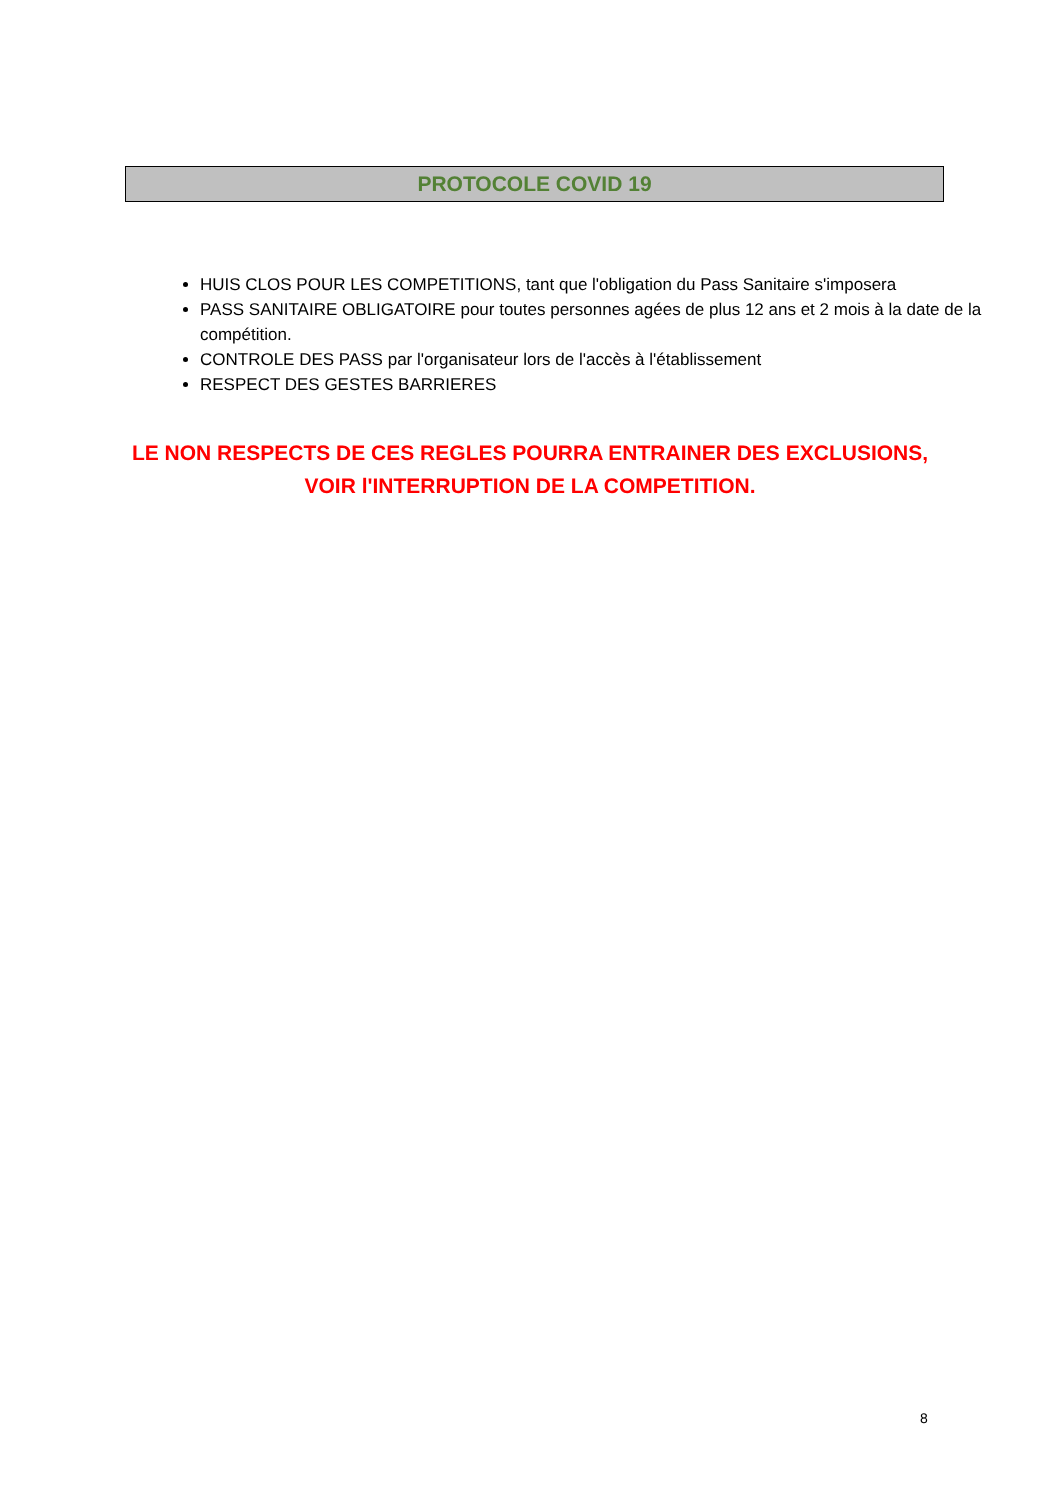PROTOCOLE COVID 19
HUIS CLOS POUR LES COMPETITIONS, tant que l'obligation du Pass Sanitaire s'imposera
PASS SANITAIRE OBLIGATOIRE pour toutes personnes agées de plus 12 ans et 2 mois à la date de la compétition.
CONTROLE DES PASS par l'organisateur lors de l'accès à l'établissement
RESPECT DES GESTES BARRIERES
LE NON RESPECTS DE CES REGLES POURRA ENTRAINER DES EXCLUSIONS,
VOIR l'INTERRUPTION DE LA COMPETITION.
8